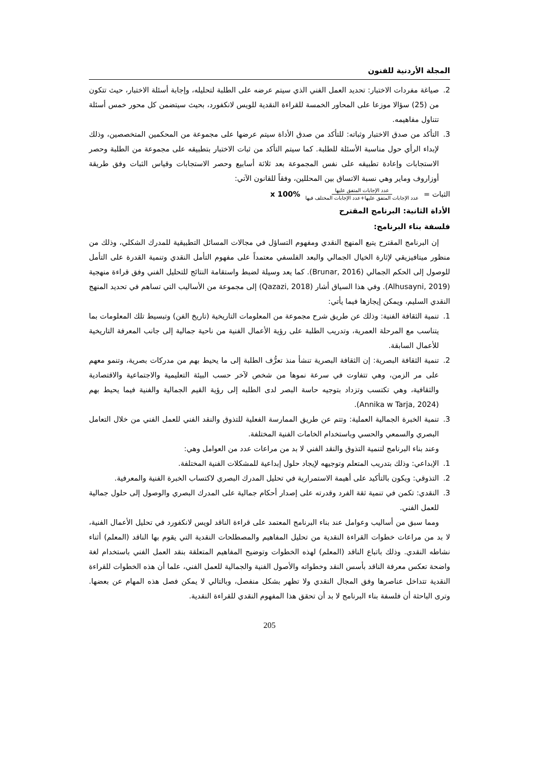المجلة الأردنية للفنون
2. صياغة مفردات الاختبار: تحديد العمل الفني الذي سيتم عرضه على الطلبة لتحليله، وإجابة أسئلة الاختبار، حيث تتكون من (25) سؤالا موزعا على المحاور الخمسة للقراءة النقدية للويس لانكفورد، بحيث سيتضمن كل محور خمس أسئلة تتناول مفاهيمه.
3. التأكد من صدق الاختبار وثباته: للتأكد من صدق الأداة سيتم عرضها على مجموعة من المحكمين المتخصصين، وذلك لإبداء الرأي حول مناسبة الأسئلة للطلبة. كما سيتم التأكد من ثبات الاختبار بتطبيقه على مجموعة من الطلبة وحصر الاستجابات وإعادة تطبيقه على نفس المجموعة بعد ثلاثة أسابيع وحصر الاستجابات وقياس الثبات وفق طريقة أوزاروف وماير وهي نسبة الاتساق بين المحللين، وفقاً للقانون الآتي:
الثبات = عدد الإجابات المتفق عليها عدد الإجابات المتفق عليها+عدد الإجابات المختلف فيها x 100%
الأداة الثانية: البرنامج المقترح
فلسفة بناء البرنامج:
إن البرنامج المقترح يتبع المنهج النقدي ومفهوم التساؤل في مجالات المسائل التطبيقية للمدرك الشكلي، وذلك من منظور ميتافيزيقي لإثارة الخيال الجمالي والبعد الفلسفي معتمداً على مفهوم التأمل النقدي وتنمية القدرة على التأمل للوصول إلى الحكم الجمالي (Brunar, 2016). كما يعد وسيلة لضبط واستقامة النتائج للتحليل الفني وفق قراءة منهجية (Alhusayni, 2019). وفي هذا السياق أشار (Qazazi, 2018) إلى مجموعة من الأساليب التي تساهم في تحديد المنهج النقدي السليم، ويمكن إيجازها فيما يأتي:
1. تنمية الثقافة الفنية: وذلك عن طريق شرح مجموعة من المعلومات التاريخية (تاريخ الفن) وتبسيط تلك المعلومات بما يتناسب مع المرحلة العمرية، وتدريب الطلبة على رؤية الأعمال الفنية من ناحية جمالية إلى جانب المعرفة التاريخية للأعمال السابقة.
2. تنمية الثقافة البصرية: إن الثقافة البصرية تنشأ منذ تعرُّف الطلبة إلى ما يحيط بهم من مدركات بصرية، وتنمو معهم على مر الزمن، وهي تتفاوت في سرعة نموها من شخص لآخر حسب البيئة التعليمية والاجتماعية والاقتصادية والثقافية، وهي تكتسب وتزداد بتوجيه حاسة البصر لدى الطلبه إلى رؤية القيم الجمالية والفنية فيما يحيط بهم (Annika w Tarja, 2024).
3. تنمية الخبرة الجمالية العملية: وتتم عن طريق الممارسة الفعلية للتذوق والنقد الفني للعمل الفني من خلال التعامل البصري والسمعي والحسي وباستخدام الخامات الفنية المختلفة.
وعند بناء البرنامج لتنمية التذوق والنقد الفني لا بد من مراعات عدد من العوامل وهي:
1. الإبداعي: وذلك بتدريب المتعلم وتوجيهه لإيجاد حلول إبداعية للمشكلات الفنية المختلفة.
2. التذوقي: ويكون بالتأكيد على أهيمة الاستمرارية في تحليل المدرك البصري لاكتساب الخبرة الفنية والمعرفية.
3. النقدي: تكمن في تنمية ثقة الفرد وقدرته على إصدار أحكام جمالية على المدرك البصري والوصول إلى حلول جمالية للعمل الفني.
ومما سبق من أساليب وعوامل عند بناء البرنامج المعتمد على قراءة الناقد لويس لانكفورد في تحليل الأعمال الفنية، لا بد من مراعات خطوات القراءة النقدية من تحليل المفاهيم والمصطلحات النقدية التي يقوم بها الناقد (المعلم) أثناء نشاطه النقدي. وذلك باتباع الناقد (المعلم) لهذه الخطوات وتوضيح المفاهيم المتعلقة بنقد العمل الفني باستخدام لغة واضحة تعكس معرفة الناقد بأسس النقد وخطواته والأصول الفنية والجمالية للعمل الفني، علما أن هذه الخطوات للقراءة النقدية تتداخل عناصرها وفق المجال النقدي ولا تظهر بشكل منفصل، وبالتالي لا يمكن فصل هذه المهام عن بعضها. وترى الباحثة أن فلسفة بناء البرنامج لا بد أن تحقق هذا المفهوم النقدي للقراءة النقدية.
205